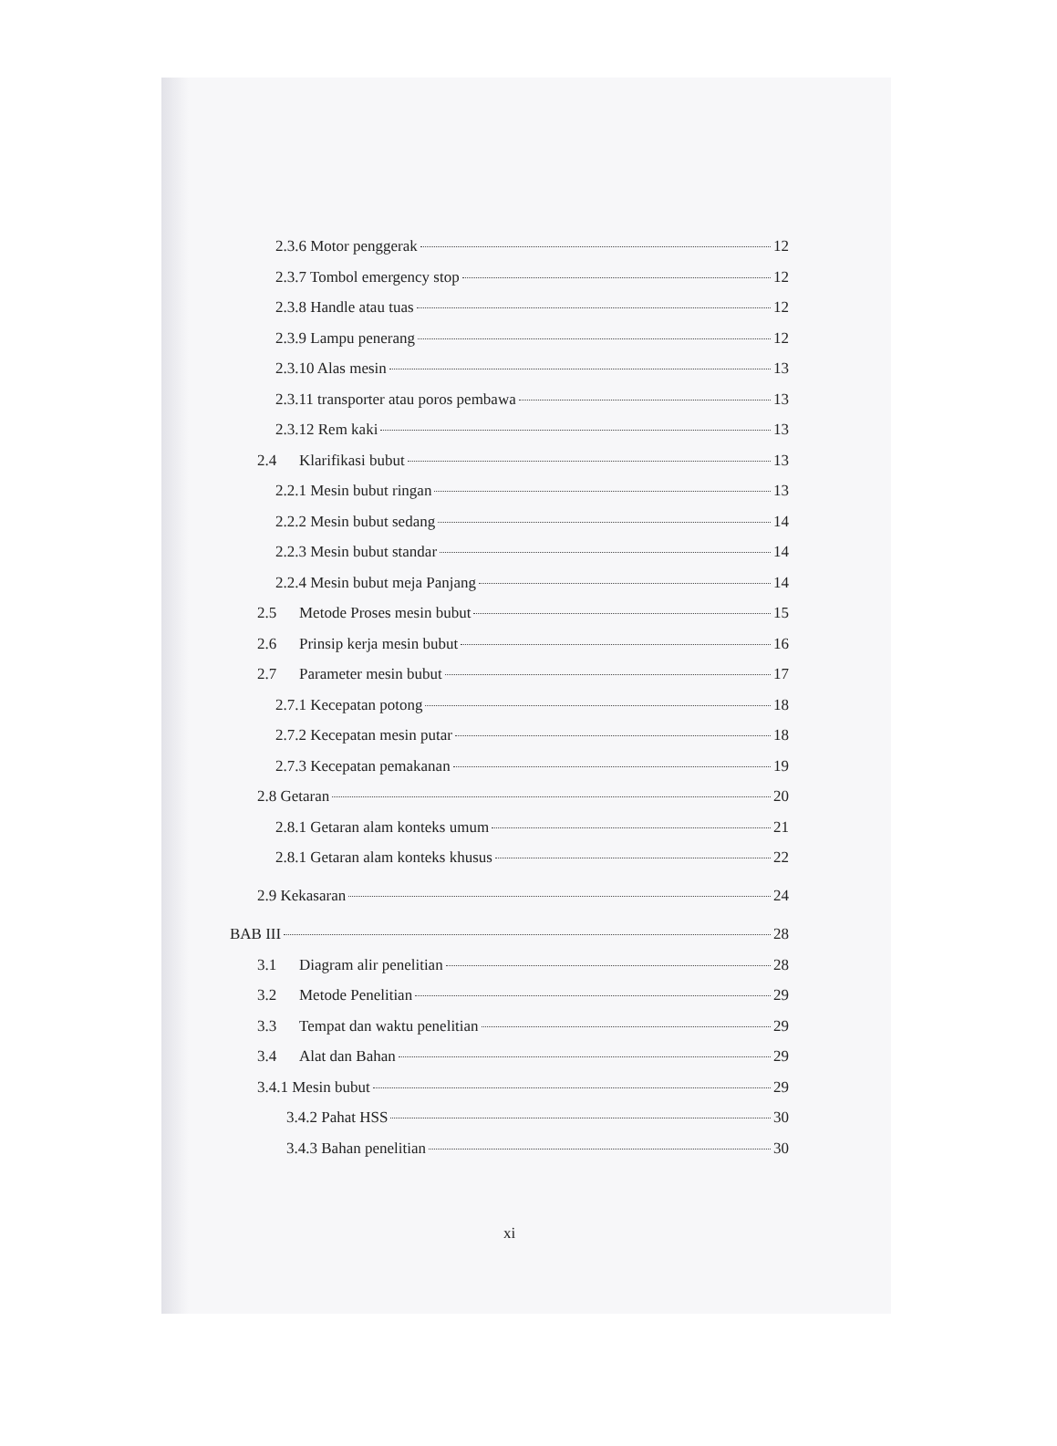2.3.6 Motor penggerak 12
2.3.7 Tombol emergency stop 12
2.3.8 Handle atau tuas 12
2.3.9 Lampu penerang 12
2.3.10 Alas mesin 13
2.3.11 transporter atau poros pembawa 13
2.3.12 Rem kaki 13
2.4 Klarifikasi bubut 13
2.2.1 Mesin bubut ringan 13
2.2.2 Mesin bubut sedang 14
2.2.3 Mesin bubut standar 14
2.2.4 Mesin bubut meja Panjang 14
2.5 Metode Proses mesin bubut 15
2.6 Prinsip kerja mesin bubut 16
2.7 Parameter mesin bubut 17
2.7.1 Kecepatan potong 18
2.7.2 Kecepatan mesin putar 18
2.7.3 Kecepatan pemakanan 19
2.8 Getaran 20
2.8.1 Getaran alam konteks umum 21
2.8.1 Getaran alam konteks khusus 22
2.9 Kekasaran 24
BAB III 28
3.1 Diagram alir penelitian 28
3.2 Metode Penelitian 29
3.3 Tempat dan waktu penelitian 29
3.4 Alat dan Bahan 29
3.4.1 Mesin bubut 29
3.4.2 Pahat HSS 30
3.4.3 Bahan penelitian 30
xi